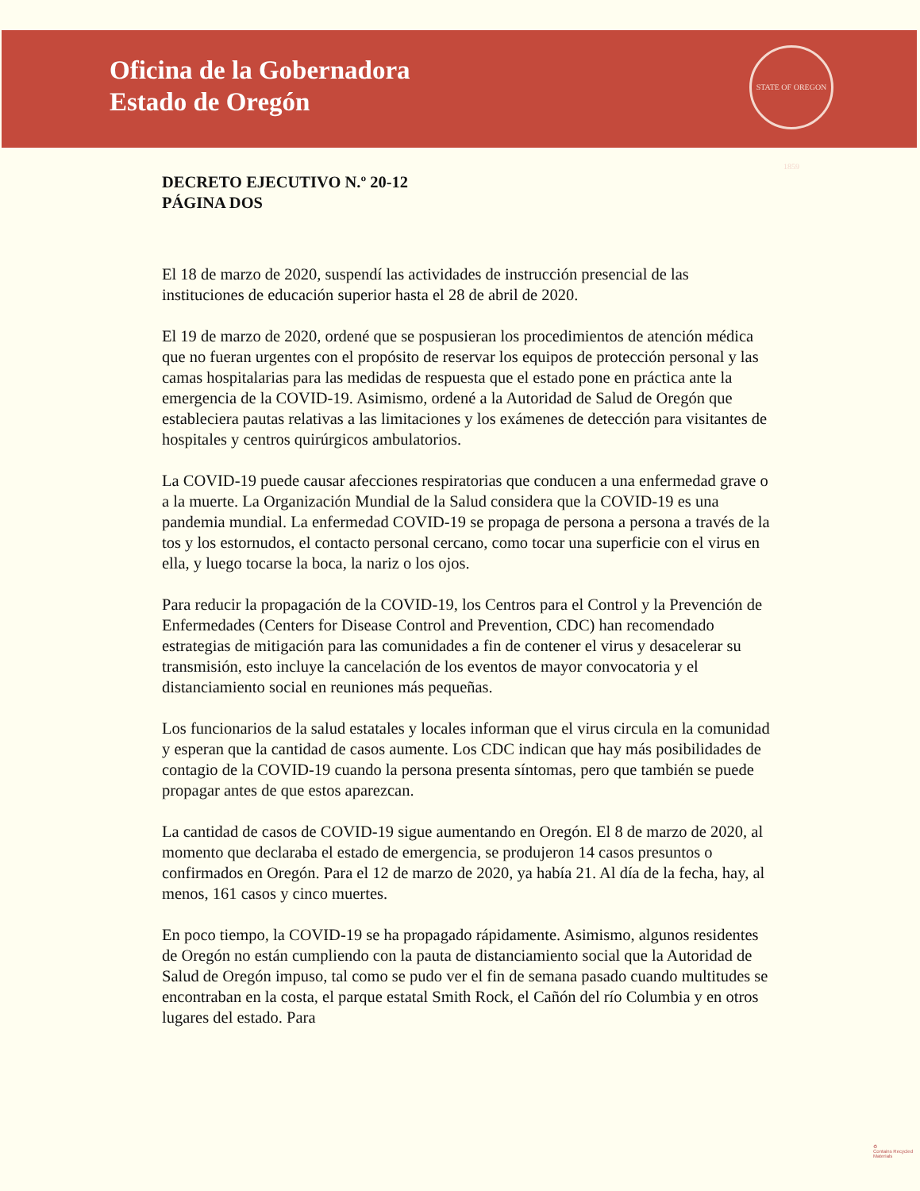Oficina de la Gobernadora
Estado de Oregón
STATE OF OREGON 1859
DECRETO EJECUTIVO N.º 20-12
PÁGINA DOS
El 18 de marzo de 2020, suspendí las actividades de instrucción presencial de las instituciones de educación superior hasta el 28 de abril de 2020.
El 19 de marzo de 2020, ordené que se pospusieran los procedimientos de atención médica que no fueran urgentes con el propósito de reservar los equipos de protección personal y las camas hospitalarias para las medidas de respuesta que el estado pone en práctica ante la emergencia de la COVID-19. Asimismo, ordené a la Autoridad de Salud de Oregón que estableciera pautas relativas a las limitaciones y los exámenes de detección para visitantes de hospitales y centros quirúrgicos ambulatorios.
La COVID-19 puede causar afecciones respiratorias que conducen a una enfermedad grave o a la muerte. La Organización Mundial de la Salud considera que la COVID-19 es una pandemia mundial. La enfermedad COVID-19 se propaga de persona a persona a través de la tos y los estornudos, el contacto personal cercano, como tocar una superficie con el virus en ella, y luego tocarse la boca, la nariz o los ojos.
Para reducir la propagación de la COVID-19, los Centros para el Control y la Prevención de Enfermedades (Centers for Disease Control and Prevention, CDC) han recomendado estrategias de mitigación para las comunidades a fin de contener el virus y desacelerar su transmisión, esto incluye la cancelación de los eventos de mayor convocatoria y el distanciamiento social en reuniones más pequeñas.
Los funcionarios de la salud estatales y locales informan que el virus circula en la comunidad y esperan que la cantidad de casos aumente. Los CDC indican que hay más posibilidades de contagio de la COVID-19 cuando la persona presenta síntomas, pero que también se puede propagar antes de que estos aparezcan.
La cantidad de casos de COVID-19 sigue aumentando en Oregón. El 8 de marzo de 2020, al momento que declaraba el estado de emergencia, se produjeron 14 casos presuntos o confirmados en Oregón. Para el 12 de marzo de 2020, ya había 21. Al día de la fecha, hay, al menos, 161 casos y cinco muertes.
En poco tiempo, la COVID-19 se ha propagado rápidamente. Asimismo, algunos residentes de Oregón no están cumpliendo con la pauta de distanciamiento social que la Autoridad de Salud de Oregón impuso, tal como se pudo ver el fin de semana pasado cuando multitudes se encontraban en la costa, el parque estatal Smith Rock, el Cañón del río Columbia y en otros lugares del estado. Para
♻
Contains Recycled Materials